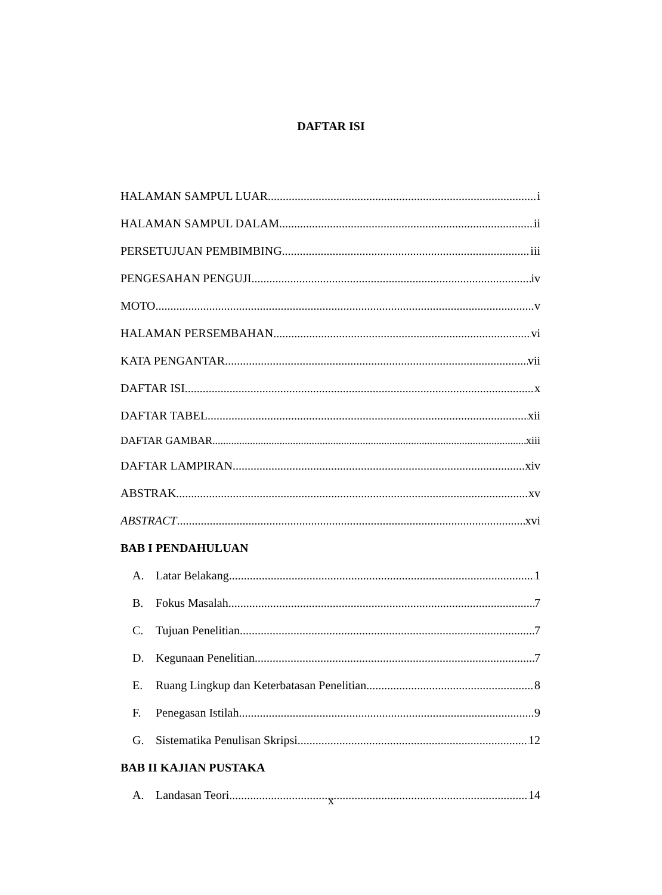DAFTAR ISI
HALAMAN SAMPUL LUAR i
HALAMAN SAMPUL DALAM ii
PERSETUJUAN PEMBIMBING iii
PENGESAHAN PENGUJI iv
MOTO v
HALAMAN PERSEMBAHAN vi
KATA PENGANTAR vii
DAFTAR ISI x
DAFTAR TABEL xii
DAFTAR GAMBAR xiii
DAFTAR LAMPIRAN xiv
ABSTRAK xv
ABSTRACT xvi
BAB I PENDAHULUAN
A. Latar Belakang 1
B. Fokus Masalah 7
C. Tujuan Penelitian 7
D. Kegunaan Penelitian 7
E. Ruang Lingkup dan Keterbatasan Penelitian 8
F. Penegasan Istilah 9
G. Sistematika Penulisan Skripsi 12
BAB II KAJIAN PUSTAKA
A. Landasan Teori 14
x